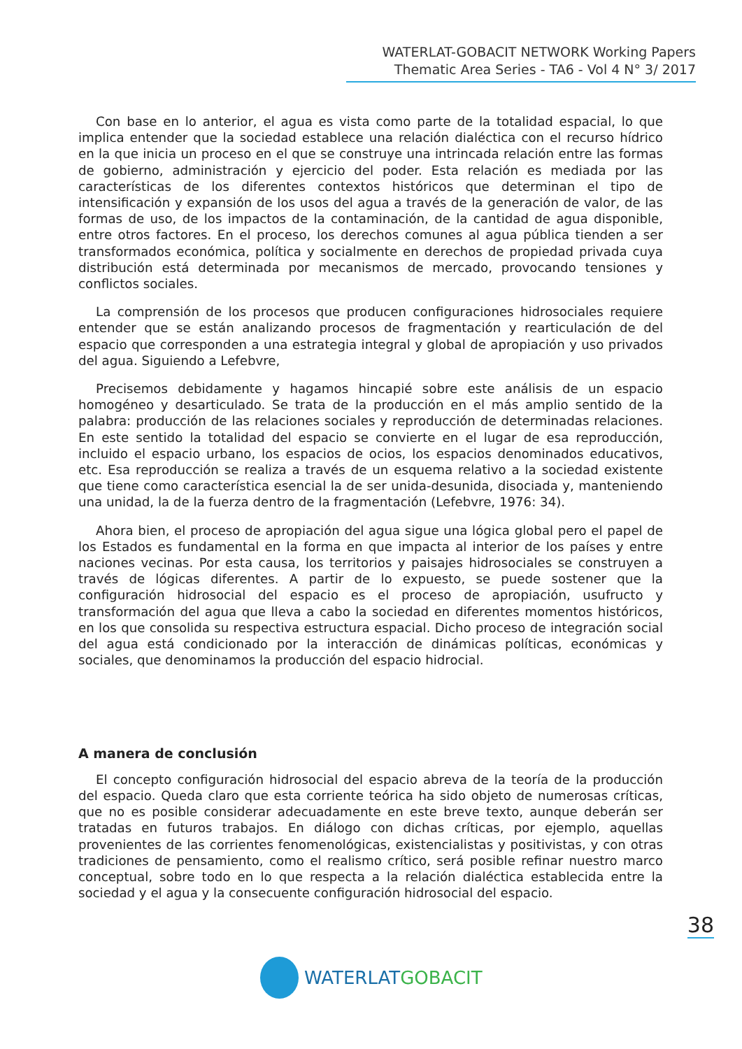WATERLAT-GOBACIT NETWORK Working Papers
Thematic Area Series - TA6 - Vol 4 N° 3/ 2017
Con base en lo anterior, el agua es vista como parte de la totalidad espacial, lo que implica entender que la sociedad establece una relación dialéctica con el recurso hídrico en la que inicia un proceso en el que se construye una intrincada relación entre las formas de gobierno, administración y ejercicio del poder. Esta relación es mediada por las características de los diferentes contextos históricos que determinan el tipo de intensificación y expansión de los usos del agua a través de la generación de valor, de las formas de uso, de los impactos de la contaminación, de la cantidad de agua disponible, entre otros factores. En el proceso, los derechos comunes al agua pública tienden a ser transformados económica, política y socialmente en derechos de propiedad privada cuya distribución está determinada por mecanismos de mercado, provocando tensiones y conflictos sociales.
La comprensión de los procesos que producen configuraciones hidrosociales requiere entender que se están analizando procesos de fragmentación y rearticulación de del espacio que corresponden a una estrategia integral y global de apropiación y uso privados del agua. Siguiendo a Lefebvre,
Precisemos debidamente y hagamos hincapié sobre este análisis de un espacio homogéneo y desarticulado. Se trata de la producción en el más amplio sentido de la palabra: producción de las relaciones sociales y reproducción de determinadas relaciones. En este sentido la totalidad del espacio se convierte en el lugar de esa reproducción, incluido el espacio urbano, los espacios de ocios, los espacios denominados educativos, etc. Esa reproducción se realiza a través de un esquema relativo a la sociedad existente que tiene como característica esencial la de ser unida-desunida, disociada y, manteniendo una unidad, la de la fuerza dentro de la fragmentación (Lefebvre, 1976: 34).
Ahora bien, el proceso de apropiación del agua sigue una lógica global pero el papel de los Estados es fundamental en la forma en que impacta al interior de los países y entre naciones vecinas. Por esta causa, los territorios y paisajes hidrosociales se construyen a través de lógicas diferentes. A partir de lo expuesto, se puede sostener que la configuración hidrosocial del espacio es el proceso de apropiación, usufructo y transformación del agua que lleva a cabo la sociedad en diferentes momentos históricos, en los que consolida su respectiva estructura espacial. Dicho proceso de integración social del agua está condicionado por la interacción de dinámicas políticas, económicas y sociales, que denominamos la producción del espacio hidrocial.
A manera de conclusión
El concepto configuración hidrosocial del espacio abreva de la teoría de la producción del espacio. Queda claro que esta corriente teórica ha sido objeto de numerosas críticas, que no es posible considerar adecuadamente en este breve texto, aunque deberán ser tratadas en futuros trabajos. En diálogo con dichas críticas, por ejemplo, aquellas provenientes de las corrientes fenomenológicas, existencialistas y positivistas, y con otras tradiciones de pensamiento, como el realismo crítico, será posible refinar nuestro marco conceptual, sobre todo en lo que respecta a la relación dialéctica establecida entre la sociedad y el agua y la consecuente configuración hidrosocial del espacio.
38
WATERLAT GOBACIT